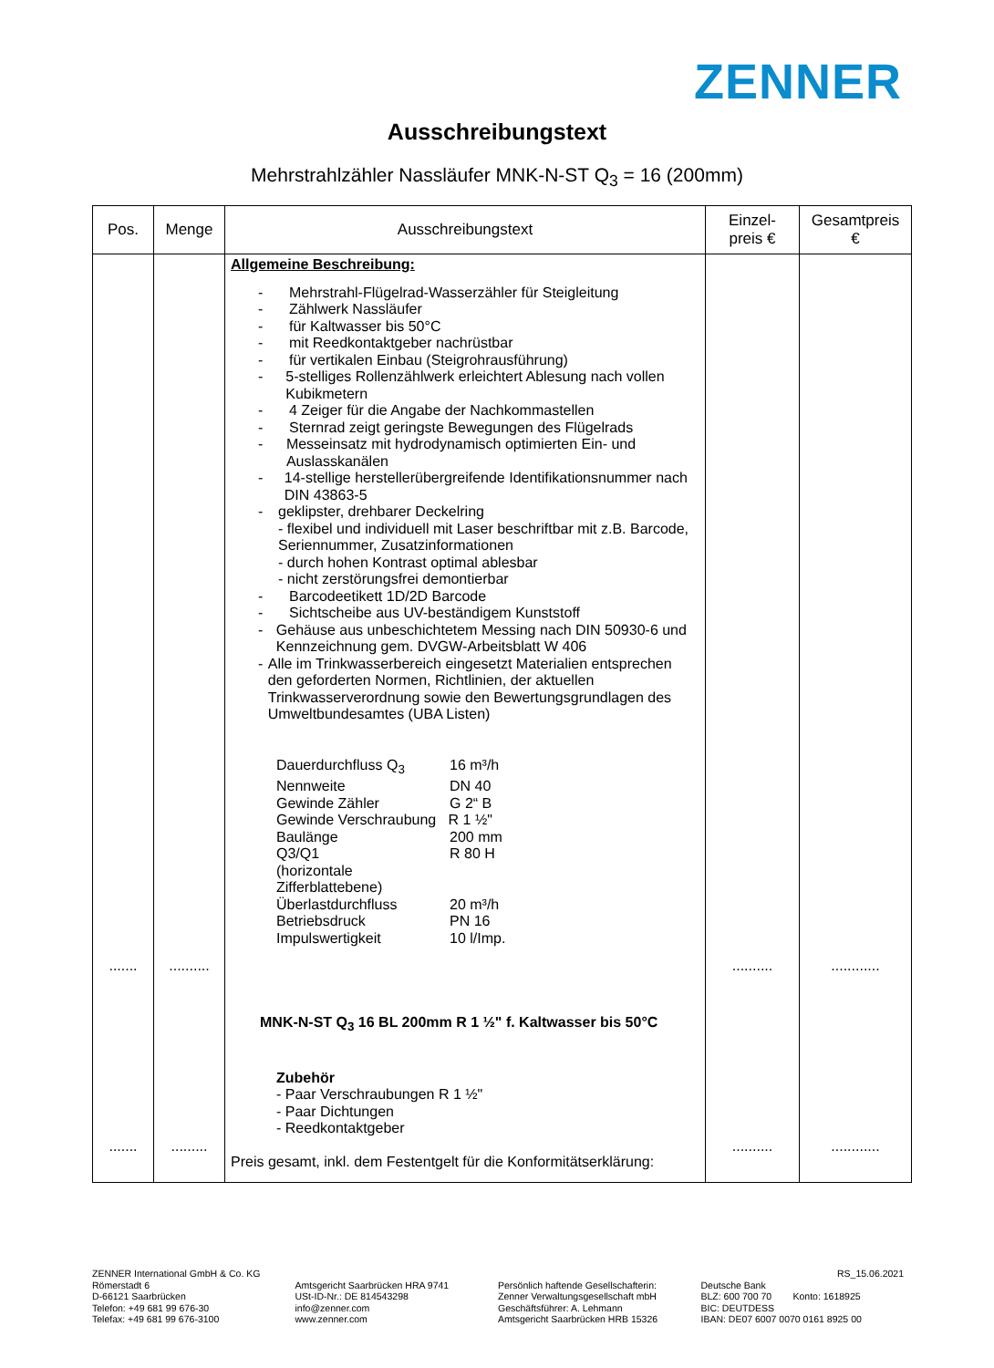ZENNER
Ausschreibungstext
Mehrstrahlzähler Nassläufer MNK-N-ST Q<sub>3</sub> = 16 (200mm)
| Pos. | Menge | Ausschreibungstext | Einzel- preis € | Gesamtpreis € |
| --- | --- | --- | --- | --- |
| ....... ....... | .......... ......... | Allgemeine Beschreibung: - Mehrstrahl-Flügelrad-Wasserzähler für Steigleitung - Zählwerk Nassläufer - für Kaltwasser bis 50°C - mit Reedkontaktgeber nachrüstbar - für vertikalen Einbau (Steigrohrausführung) - 5-stelliges Rollenzählwerk erleichtert Ablesung nach vollen Kubikmetern - 4 Zeiger für die Angabe der Nachkommastellen - Sternrad zeigt geringste Bewegungen des Flügelrads - Messeinsatz mit hydrodynamisch optimierten Ein- und Auslasskanälen - 14-stellige herstellerübergreifende Identifikationsnummer nach DIN 43863-5 - geklipster, drehbarer Deckelring - flexibel und individuell mit Laser beschriftbar mit z.B. Barcode, Seriennummer, Zusatzinformationen - durch hohen Kontrast optimal ablesbar - nicht zerstörungsfrei demontierbar - Barcodeetikett 1D/2D Barcode - Sichtscheibe aus UV-beständigem Kunststoff - Gehäuse aus unbeschichtetem Messing nach DIN 50930-6 und Kennzeichnung gem. DVGW-Arbeitsblatt W 406 - Alle im Trinkwasserbereich eingesetzt Materialien entsprechen den geforderten Normen, Richtlinien, der aktuellen Trinkwasserverordnung sowie den Bewertungsgrundlagen des Umweltbundesamtes (UBA Listen) / Dauerdurchfluss Q<sub>3</sub> / 16 m³/h / / Nennweite / DN 40 / / Gewinde Zähler / G 2“ B / / Gewinde Verschraubung R 1 ½" / / / Baulänge / 200 mm / / Q3/Q1 (horizontale Zifferblattebene) / R 80 H / / Überlastdurchfluss / 20 m³/h / / Betriebsdruck / PN 16 / / Impulswertigkeit / 10 l/Imp. / MNK-N-ST Q<sub>3</sub> 16 BL 200mm R 1 ½" f. Kaltwasser bis 50°C Zubehör - Paar Verschraubungen R 1 ½" - Paar Dichtungen - Reedkontaktgeber Preis gesamt, inkl. dem Festentgelt für die Konformitätserklärung: | .......... .......... | ............ ............ |
ZENNER International GmbH & Co. KG
Römerstadt 6
D-66121 Saarbrücken
Telefon: +49 681 99 676-30
Telefax: +49 681 99 676-3100
Amtsgericht Saarbrücken HRA 9741
USt-ID-Nr.: DE 814543298
info@zenner.com
www.zenner.com
Persönlich haftende Gesellschafterin:
Zenner Verwaltungsgesellschaft mbH
Geschäftsführer: A. Lehmann
Amtsgericht Saarbrücken HRB 15326
RS_15.06.2021
Deutsche Bank
BLZ: 600 700 70 Konto: 1618925
BIC: DEUTDESS
IBAN: DE07 6007 0070 0161 8925 00